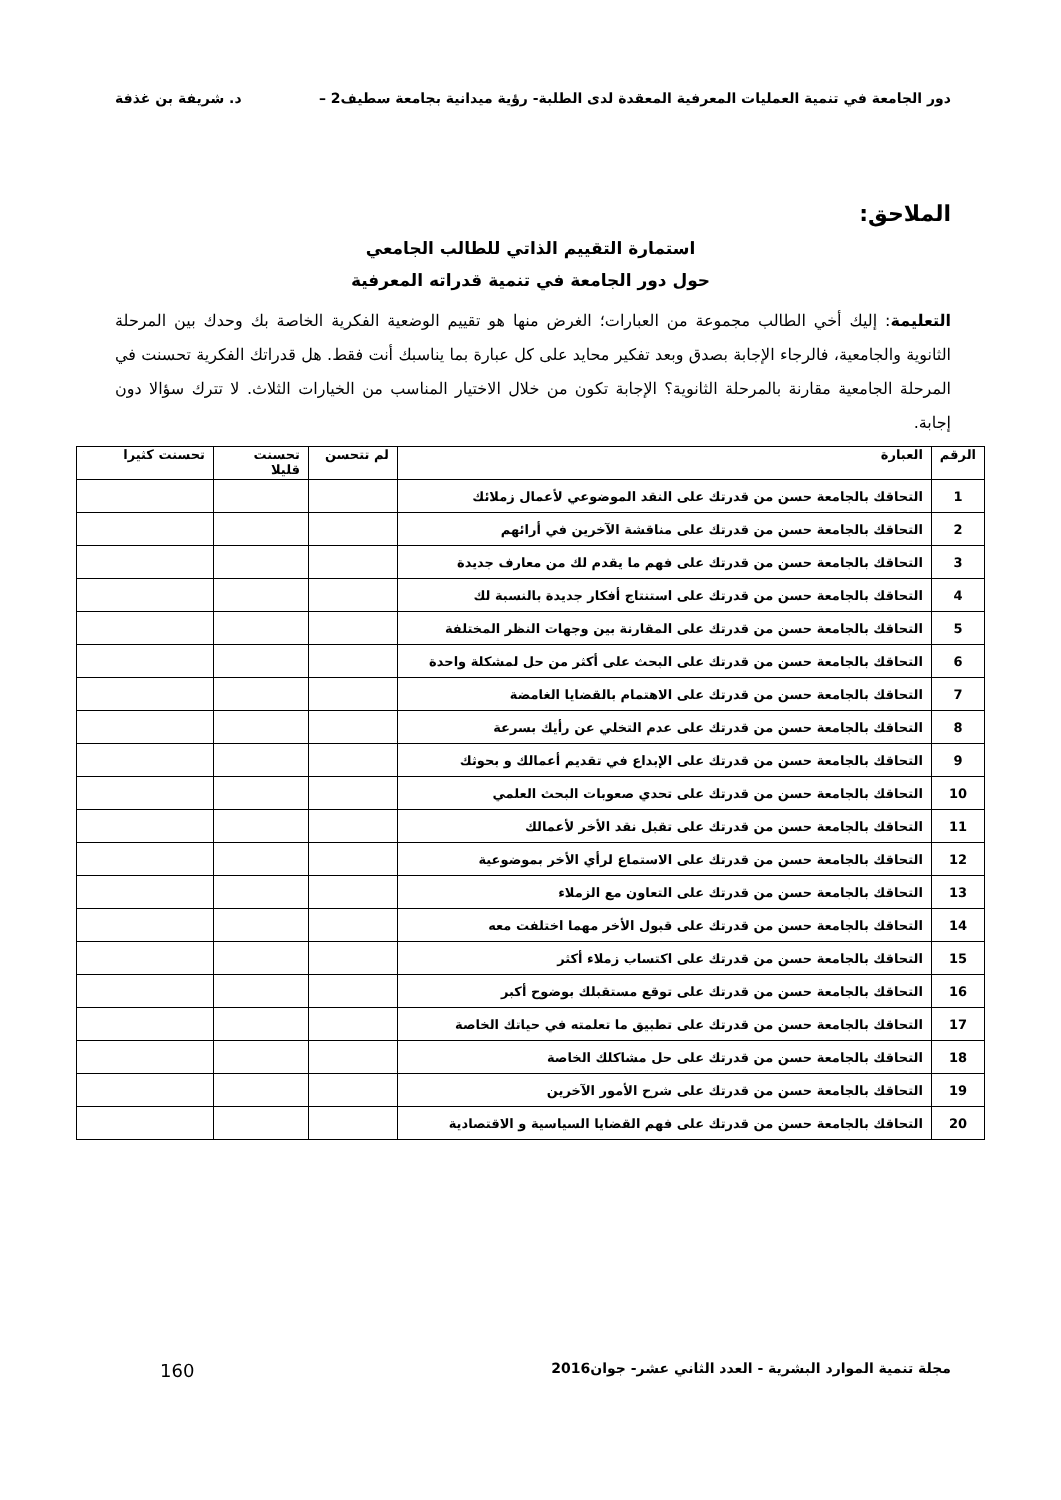دور الجامعة في تنمية العمليات المعرفية المعقدة لدى الطلبة- رؤية ميدانية بجامعة سطيف2 – د. شريفة بن غذفة
الملاحق:
استمارة التقييم الذاتي للطالب الجامعي
حول دور الجامعة في تنمية قدراته المعرفية
التعليمة: إليك أخي الطالب مجموعة من العبارات؛ الغرض منها هو تقييم الوضعية الفكرية الخاصة بك وحدك بين المرحلة الثانوية والجامعية، فالرجاء الإجابة بصدق وبعد تفكير محايد على كل عبارة بما يناسبك أنت فقط. هل قدراتك الفكرية تحسنت في المرحلة الجامعية مقارنة بالمرحلة الثانوية؟ الإجابة تكون من خلال الاختيار المناسب من الخيارات الثلاث. لا تترك سؤالا دون إجابة.
| الرقم | العبارة | لم تتحسن | تحسنت قليلا | تحسنت كثيرا |
| --- | --- | --- | --- | --- |
| 1 | التحاقك بالجامعة حسن من قدرتك على النقد الموضوعي لأعمال زملائك | | | |
| 2 | التحاقك بالجامعة حسن من قدرتك على مناقشة الآخرين في أرائهم | | | |
| 3 | التحاقك بالجامعة حسن من قدرتك على فهم ما يقدم لك من معارف جديدة | | | |
| 4 | التحاقك بالجامعة حسن من قدرتك على استنتاج أفكار جديدة بالنسبة لك | | | |
| 5 | التحاقك بالجامعة حسن من قدرتك على المقارنة بين وجهات النظر المختلفة | | | |
| 6 | التحاقك بالجامعة حسن من قدرتك على البحث على أكثر من حل لمشكلة واحدة | | | |
| 7 | التحاقك بالجامعة حسن من قدرتك على الاهتمام بالقضايا الغامضة | | | |
| 8 | التحاقك بالجامعة حسن من قدرتك على عدم التخلي عن رأيك بسرعة | | | |
| 9 | التحاقك بالجامعة حسن من قدرتك على الإبداع في تقديم أعمالك و بحوثك | | | |
| 10 | التحاقك بالجامعة حسن من قدرتك على تحدي صعوبات البحث العلمي | | | |
| 11 | التحاقك بالجامعة حسن من قدرتك على تقبل نقد الأخر لأعمالك | | | |
| 12 | التحاقك بالجامعة حسن من قدرتك على الاستماع لرأي الأخر بموضوعية | | | |
| 13 | التحاقك بالجامعة حسن من قدرتك على التعاون مع الزملاء | | | |
| 14 | التحاقك بالجامعة حسن من قدرتك على قبول الأخر مهما اختلفت معه | | | |
| 15 | التحاقك بالجامعة حسن من قدرتك على اكتساب زملاء أكثر | | | |
| 16 | التحاقك بالجامعة حسن من قدرتك على توقع مستقبلك بوضوح أكبر | | | |
| 17 | التحاقك بالجامعة حسن من قدرتك على تطبيق ما تعلمته في حياتك الخاصة | | | |
| 18 | التحاقك بالجامعة حسن من قدرتك على حل مشاكلك الخاصة | | | |
| 19 | التحاقك بالجامعة حسن من قدرتك على شرح الأمور الآخرين | | | |
| 20 | التحاقك بالجامعة حسن من قدرتك على فهم القضايا السياسية و الاقتصادية | | | |
مجلة تنمية الموارد البشرية - العدد الثاني عشر- جوان2016 160